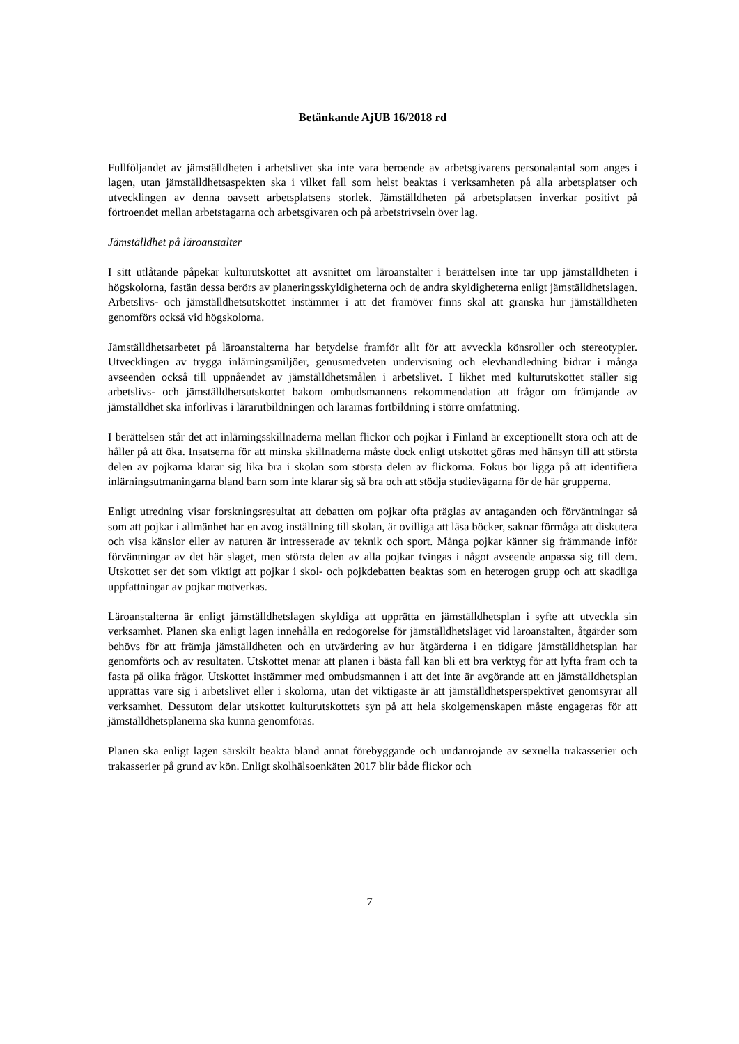Betänkande AjUB 16/2018 rd
Fullföljandet av jämställdheten i arbetslivet ska inte vara beroende av arbetsgivarens personalantal som anges i lagen, utan jämställdhetsaspekten ska i vilket fall som helst beaktas i verksamheten på alla arbetsplatser och utvecklingen av denna oavsett arbetsplatsens storlek. Jämställdheten på arbetsplatsen inverkar positivt på förtroendet mellan arbetstagarna och arbetsgivaren och på arbetstrivseln över lag.
Jämställdhet på läroanstalter
I sitt utlåtande påpekar kulturutskottet att avsnittet om läroanstalter i berättelsen inte tar upp jämställdheten i högskolorna, fastän dessa berörs av planeringsskyldigheterna och de andra skyldigheterna enligt jämställdhetslagen. Arbetslivs- och jämställdhetsutskottet instämmer i att det framöver finns skäl att granska hur jämställdheten genomförs också vid högskolorna.
Jämställdhetsarbetet på läroanstalterna har betydelse framför allt för att avveckla könsroller och stereotypier. Utvecklingen av trygga inlärningsmiljöer, genusmedveten undervisning och elevhandledning bidrar i många avseenden också till uppnåendet av jämställdhetsmålen i arbetslivet. I likhet med kulturutskottet ställer sig arbetslivs- och jämställdhetsutskottet bakom ombudsmannens rekommendation att frågor om främjande av jämställdhet ska införlivas i lärarutbildningen och lärarnas fortbildning i större omfattning.
I berättelsen står det att inlärningsskillnaderna mellan flickor och pojkar i Finland är exceptionellt stora och att de håller på att öka. Insatserna för att minska skillnaderna måste dock enligt utskottet göras med hänsyn till att största delen av pojkarna klarar sig lika bra i skolan som största delen av flickorna. Fokus bör ligga på att identifiera inlärningsutmaningarna bland barn som inte klarar sig så bra och att stödja studievägarna för de här grupperna.
Enligt utredning visar forskningsresultat att debatten om pojkar ofta präglas av antaganden och förväntningar så som att pojkar i allmänhet har en avog inställning till skolan, är ovilliga att läsa böcker, saknar förmåga att diskutera och visa känslor eller av naturen är intresserade av teknik och sport. Många pojkar känner sig främmande inför förväntningar av det här slaget, men största delen av alla pojkar tvingas i något avseende anpassa sig till dem. Utskottet ser det som viktigt att pojkar i skol- och pojkdebatten beaktas som en heterogen grupp och att skadliga uppfattningar av pojkar motverkas.
Läroanstalterna är enligt jämställdhetslagen skyldiga att upprätta en jämställdhetsplan i syfte att utveckla sin verksamhet. Planen ska enligt lagen innehålla en redogörelse för jämställdhetsläget vid läroanstalten, åtgärder som behövs för att främja jämställdheten och en utvärdering av hur åtgärderna i en tidigare jämställdhetsplan har genomförts och av resultaten. Utskottet menar att planen i bästa fall kan bli ett bra verktyg för att lyfta fram och ta fasta på olika frågor. Utskottet instämmer med ombudsmannen i att det inte är avgörande att en jämställdhetsplan upprättas vare sig i arbetslivet eller i skolorna, utan det viktigaste är att jämställdhetsperspektivet genomsyrar all verksamhet. Dessutom delar utskottet kulturutskottets syn på att hela skolgemenskapen måste engageras för att jämställdhetsplanerna ska kunna genomföras.
Planen ska enligt lagen särskilt beakta bland annat förebyggande och undanröjande av sexuella trakasserier och trakasserier på grund av kön. Enligt skolhälsoenkäten 2017 blir både flickor och
7